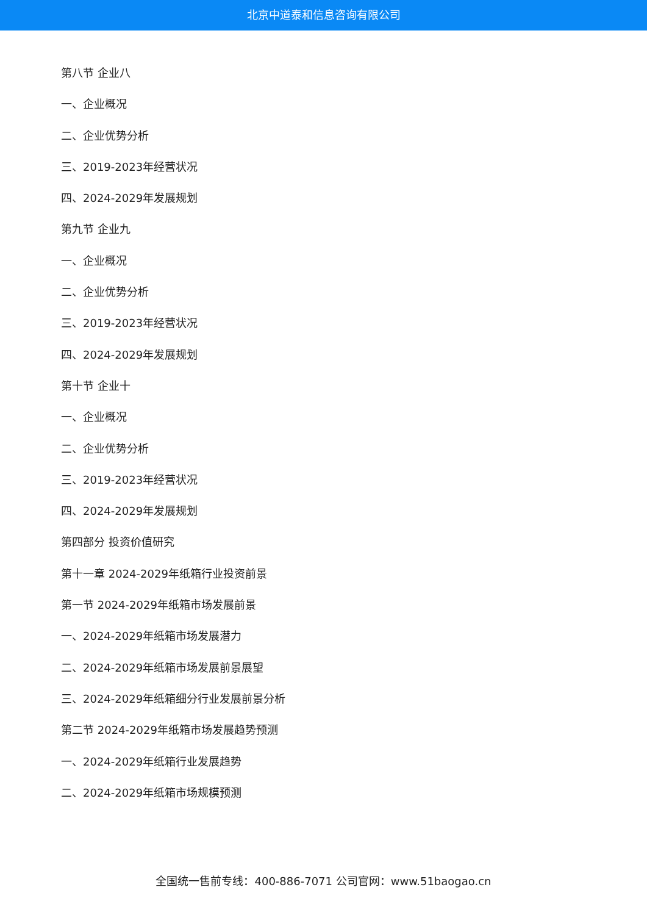北京中道泰和信息咨询有限公司
第八节 企业八
一、企业概况
二、企业优势分析
三、2019-2023年经营状况
四、2024-2029年发展规划
第九节 企业九
一、企业概况
二、企业优势分析
三、2019-2023年经营状况
四、2024-2029年发展规划
第十节 企业十
一、企业概况
二、企业优势分析
三、2019-2023年经营状况
四、2024-2029年发展规划
第四部分 投资价值研究
第十一章 2024-2029年纸箱行业投资前景
第一节 2024-2029年纸箱市场发展前景
一、2024-2029年纸箱市场发展潜力
二、2024-2029年纸箱市场发展前景展望
三、2024-2029年纸箱细分行业发展前景分析
第二节 2024-2029年纸箱市场发展趋势预测
一、2024-2029年纸箱行业发展趋势
二、2024-2029年纸箱市场规模预测
全国统一售前专线：400-886-7071 公司官网：www.51baogao.cn